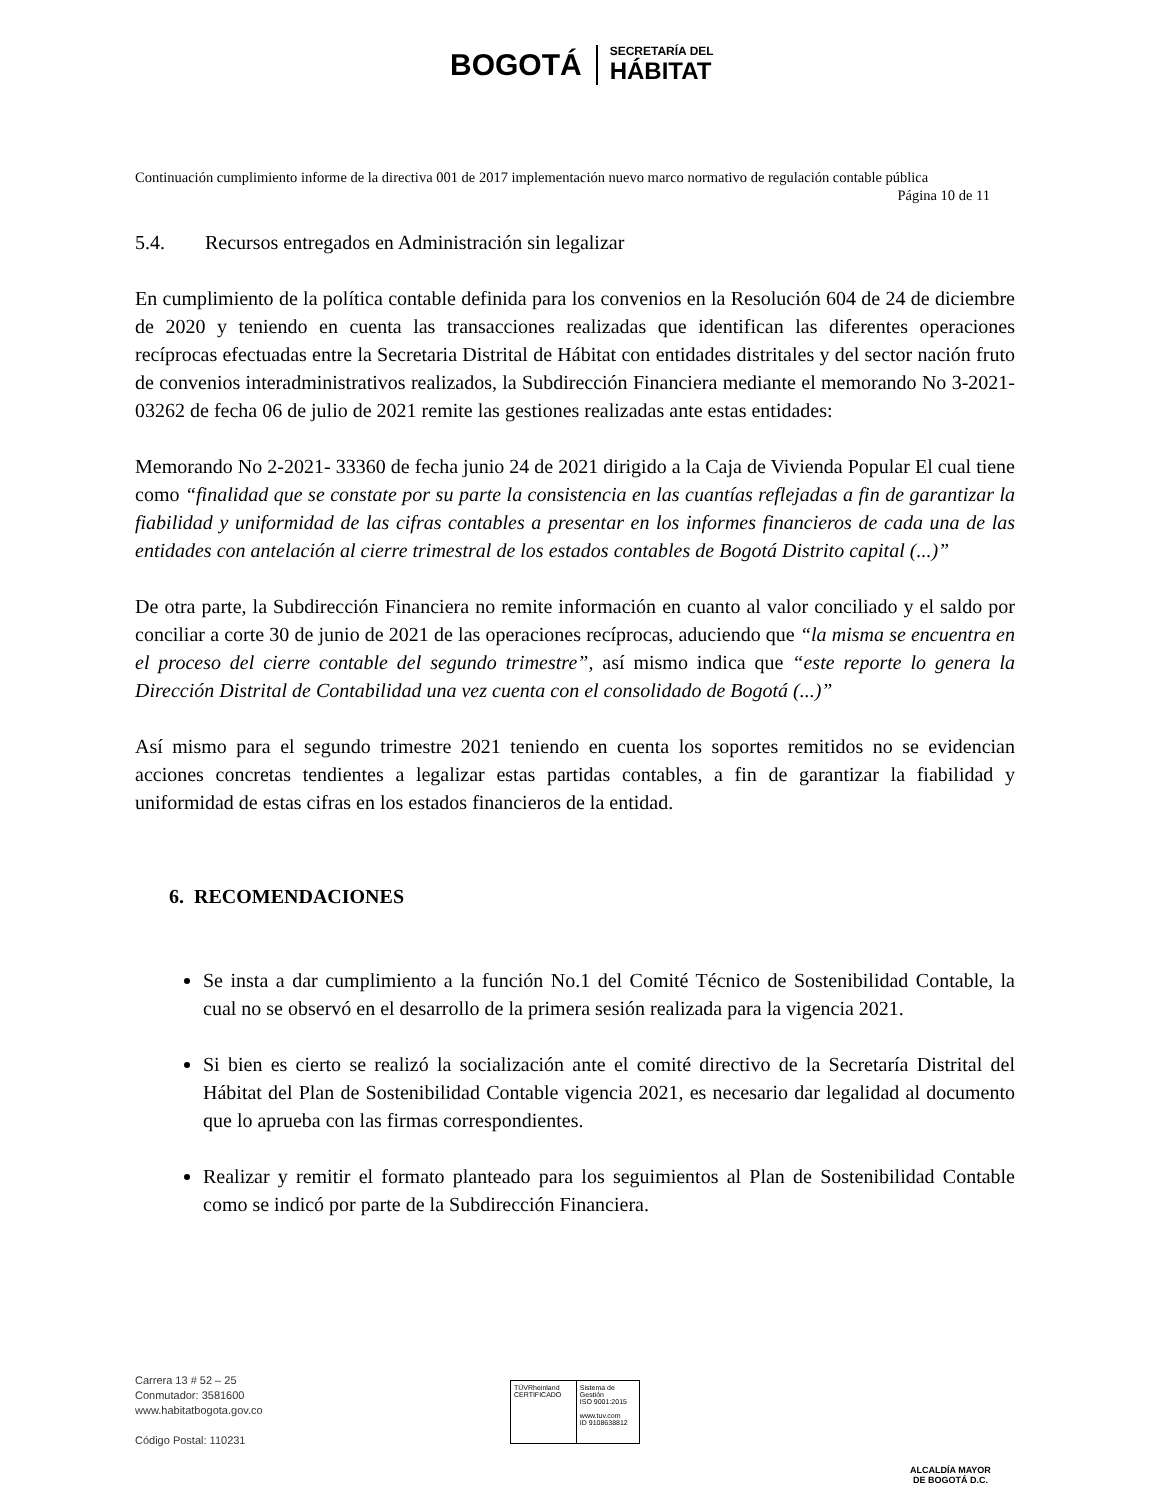BOGOTÁ
SECRETARÍA DEL
HÁBITAT
Continuación cumplimiento informe de la directiva 001 de 2017 implementación nuevo marco normativo de regulación contable pública Página 10 de 11
5.4. Recursos entregados en Administración sin legalizar
En cumplimiento de la política contable definida para los convenios en la Resolución 604 de 24 de diciembre de 2020 y teniendo en cuenta las transacciones realizadas que identifican las diferentes operaciones recíprocas efectuadas entre la Secretaria Distrital de Hábitat con entidades distritales y del sector nación fruto de convenios interadministrativos realizados, la Subdirección Financiera mediante el memorando No 3-2021-03262 de fecha 06 de julio de 2021 remite las gestiones realizadas ante estas entidades:
Memorando No 2-2021- 33360 de fecha junio 24 de 2021 dirigido a la Caja de Vivienda Popular El cual tiene como “finalidad que se constate por su parte la consistencia en las cuantías reflejadas a fin de garantizar la fiabilidad y uniformidad de las cifras contables a presentar en los informes financieros de cada una de las entidades con antelación al cierre trimestral de los estados contables de Bogotá Distrito capital (...)”
De otra parte, la Subdirección Financiera no remite información en cuanto al valor conciliado y el saldo por conciliar a corte 30 de junio de 2021 de las operaciones recíprocas, aduciendo que “la misma se encuentra en el proceso del cierre contable del segundo trimestre”, así mismo indica que “este reporte lo genera la Dirección Distrital de Contabilidad una vez cuenta con el consolidado de Bogotá (...)”
Así mismo para el segundo trimestre 2021 teniendo en cuenta los soportes remitidos no se evidencian acciones concretas tendientes a legalizar estas partidas contables, a fin de garantizar la fiabilidad y uniformidad de estas cifras en los estados financieros de la entidad.
6. RECOMENDACIONES
Se insta a dar cumplimiento a la función No.1 del Comité Técnico de Sostenibilidad Contable, la cual no se observó en el desarrollo de la primera sesión realizada para la vigencia 2021.
Si bien es cierto se realizó la socialización ante el comité directivo de la Secretaría Distrital del Hábitat del Plan de Sostenibilidad Contable vigencia 2021, es necesario dar legalidad al documento que lo aprueba con las firmas correspondientes.
Realizar y remitir el formato planteado para los seguimientos al Plan de Sostenibilidad Contable como se indicó por parte de la Subdirección Financiera.
Carrera 13 # 52 – 25
Conmutador: 3581600
www.habitatbogota.gov.co
Código Postal: 110231
TÜVRheinland
CERTIFICADO
Sistema de Gestión
ISO 9001:2015
www.tuv.com
ID 9108638812
ALCALDÍA MAYOR
DE BOGOTÁ D.C.